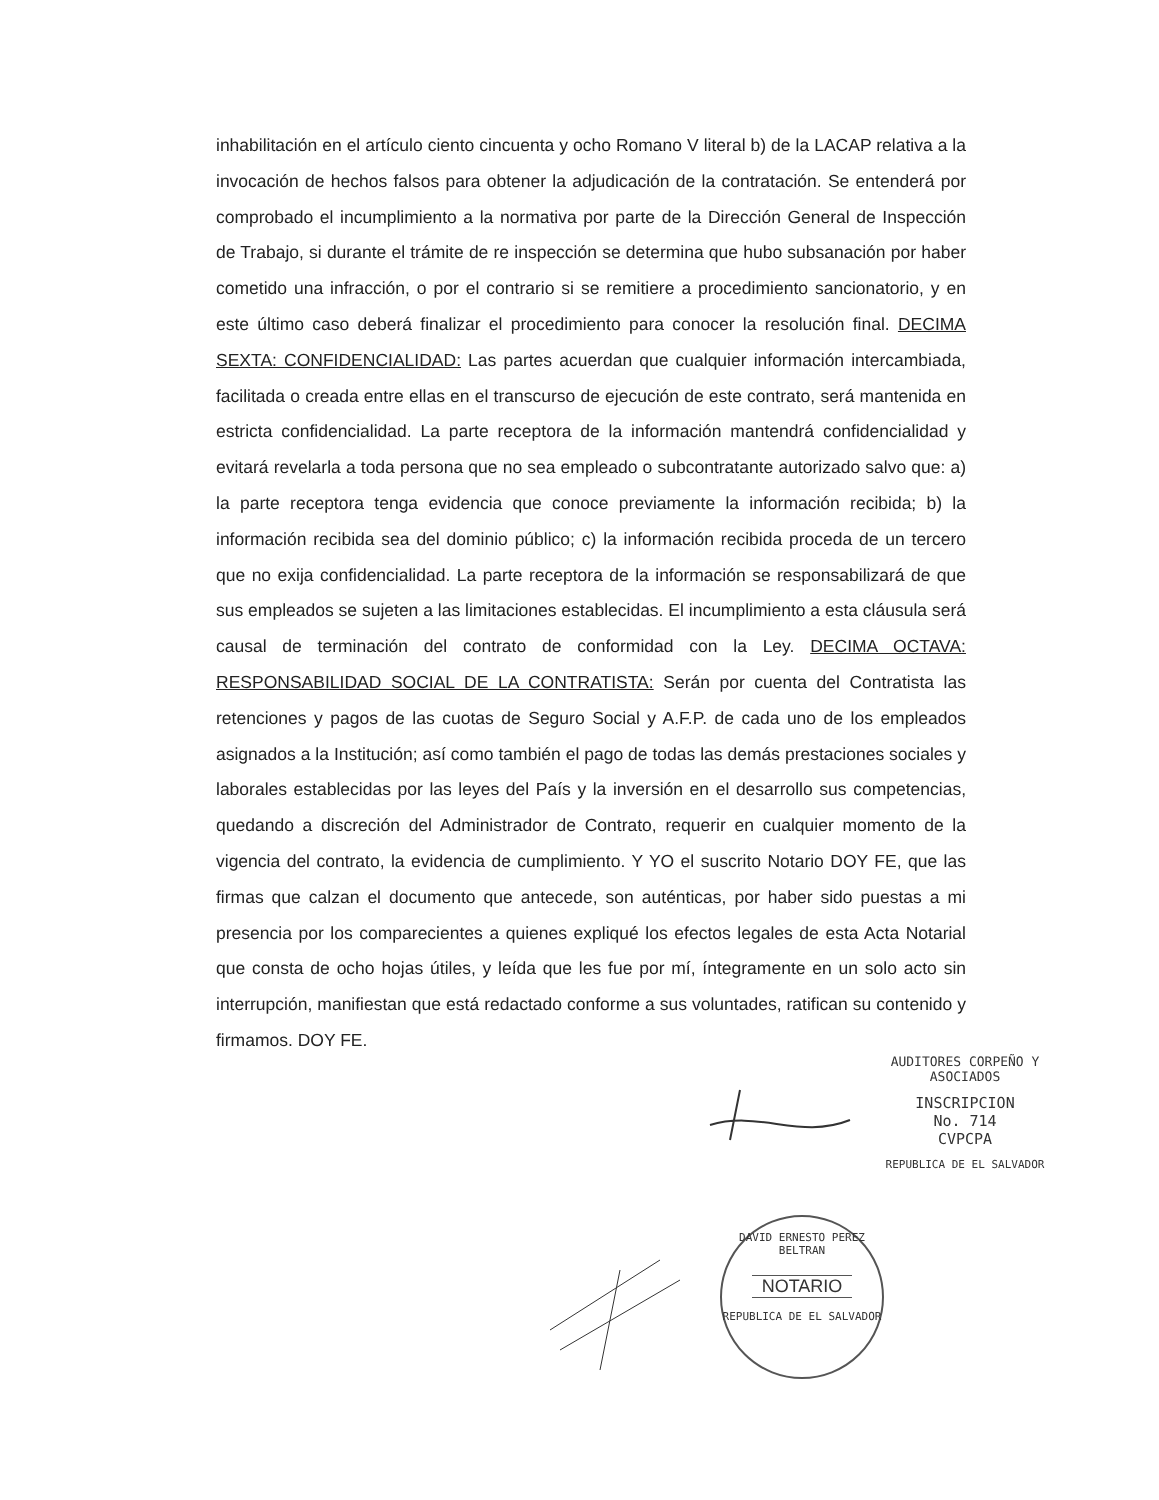inhabilitación en el artículo ciento cincuenta y ocho Romano V literal b) de la LACAP relativa a la invocación de hechos falsos para obtener la adjudicación de la contratación. Se entenderá por comprobado el incumplimiento a la normativa por parte de la Dirección General de Inspección de Trabajo, si durante el trámite de re inspección se determina que hubo subsanación por haber cometido una infracción, o por el contrario si se remitiere a procedimiento sancionatorio, y en este último caso deberá finalizar el procedimiento para conocer la resolución final. DECIMA SEXTA: CONFIDENCIALIDAD: Las partes acuerdan que cualquier información intercambiada, facilitada o creada entre ellas en el transcurso de ejecución de este contrato, será mantenida en estricta confidencialidad. La parte receptora de la información mantendrá confidencialidad y evitará revelarla a toda persona que no sea empleado o subcontratante autorizado salvo que: a) la parte receptora tenga evidencia que conoce previamente la información recibida; b) la información recibida sea del dominio público; c) la información recibida proceda de un tercero que no exija confidencialidad. La parte receptora de la información se responsabilizará de que sus empleados se sujeten a las limitaciones establecidas. El incumplimiento a esta cláusula será causal de terminación del contrato de conformidad con la Ley. DECIMA OCTAVA: RESPONSABILIDAD SOCIAL DE LA CONTRATISTA: Serán por cuenta del Contratista las retenciones y pagos de las cuotas de Seguro Social y A.F.P. de cada uno de los empleados asignados a la Institución; así como también el pago de todas las demás prestaciones sociales y laborales establecidas por las leyes del País y la inversión en el desarrollo sus competencias, quedando a discreción del Administrador de Contrato, requerir en cualquier momento de la vigencia del contrato, la evidencia de cumplimiento. Y YO el suscrito Notario DOY FE, que las firmas que calzan el documento que antecede, son auténticas, por haber sido puestas a mi presencia por los comparecientes a quienes expliqué los efectos legales de esta Acta Notarial que consta de ocho hojas útiles, y leída que les fue por mí, íntegramente en un solo acto sin interrupción, manifiestan que está redactado conforme a sus voluntades, ratifican su contenido y firmamos. DOY FE.
AUDITORES CORPEÑO Y ASOCIADOS
INSCRIPCION
No. 714
CVPCPA
REPUBLICA DE EL SALVADOR
DAVID ERNESTO PEREZ BELTRAN
NOTARIO
REPUBLICA DE EL SALVADOR